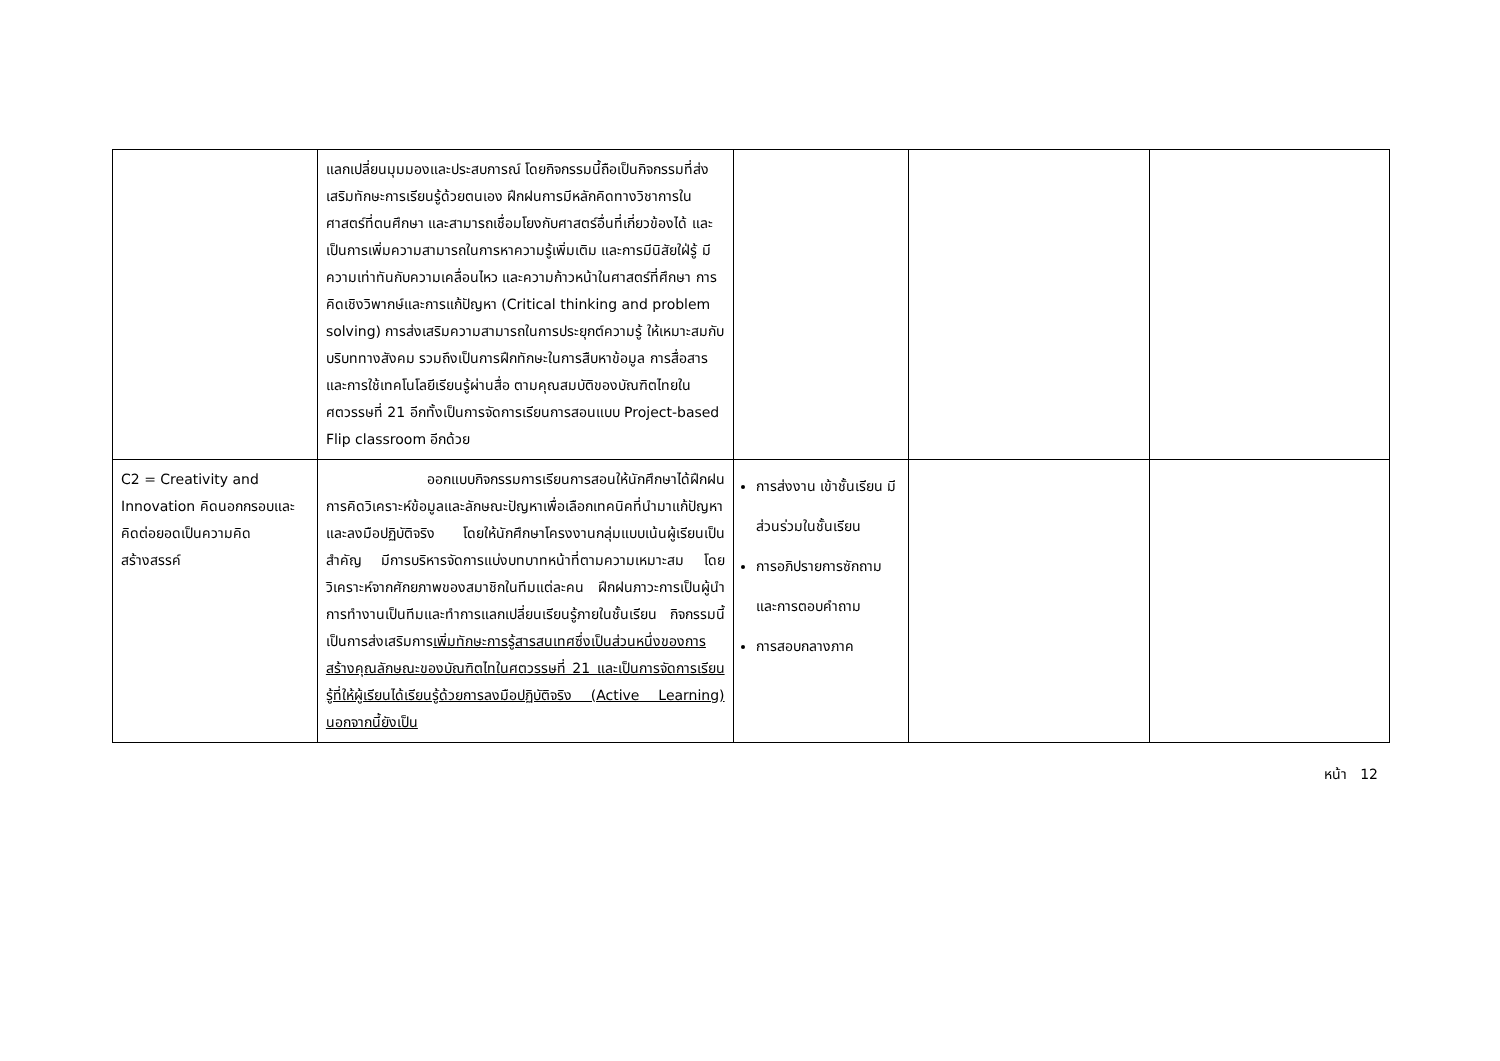| | แลกเปลี่ยนมุมมองและประสบการณ์ โดยกิจกรรมนี้ถือเป็นกิจกรรมที่ส่งเสริมทักษะการเรียนรู้ด้วยตนเอง ฝึกฝนการมีหลักคิดทางวิชาการในศาสตร์ที่ตนศึกษา และสามารถเชื่อมโยงกับศาสตร์อื่นที่เกี่ยวข้องได้ และเป็นการเพิ่มความสามารถในการหาความรู้เพิ่มเติม และการมีนิสัยใฝ่รู้ มีความเท่าทันกับความเคลื่อนไหว และความก้าวหน้าในศาสตร์ที่ศึกษา การคิดเชิงวิพากษ์และการแก้ปัญหา (Critical thinking and problem solving) การส่งเสริมความสามารถในการประยุกต์ความรู้ ให้เหมาะสมกับบริบททางสังคม รวมถึงเป็นการฝึกทักษะในการสืบหาข้อมูล การสื่อสารและการใช้เทคโนโลยีเรียนรู้ผ่านสื่อ ตามคุณสมบัติของบัณฑิตไทยในศตวรรษที่ 21 อีกทั้งเป็นการจัดการเรียนการสอนแบบ Project-based Flip classroom อีกด้วย | | | |
| C2 = Creativity and Innovation คิดนอกกรอบและคิดต่อยอดเป็นความคิดสร้างสรรค์ | ออกแบบกิจกรรมการเรียนการสอนให้นักศึกษาได้ฝึกฝนการคิดวิเคราะห์ข้อมูลและลักษณะปัญหาเพื่อเลือกเทคนิคที่นำมาแก้ปัญหาและลงมือปฏิบัติจริง โดยให้นักศึกษาโครงงานกลุ่มแบบเน้นผู้เรียนเป็นสำคัญ มีการบริหารจัดการแบ่งบทบาทหน้าที่ตามความเหมาะสม โดยวิเคราะห์จากศักยภาพของสมาชิกในทีมแต่ละคน ฝึกฝนภาวะการเป็นผู้นำการทำงานเป็นทีมและทำการแลกเปลี่ยนเรียนรู้ภายในชั้นเรียน กิจกรรมนี้เป็นการส่งเสริมการ เพิ่มทักษะการรู้สารสนเทศซึ่งเป็นส่วนหนึ่งของการสร้างคุณลักษณะของบัณฑิตไทในศตวรรษที่ 21 และเป็นการจัดการเรียนรู้ที่ให้ผู้เรียนได้เรียนรู้ด้วยการลงมือปฏิบัติจริง (Active Learning) นอกจากนี้ยังเป็น | การส่งงาน เข้าชั้นเรียน มีส่วนร่วมในชั้นเรียน การอภิปรายการซักถามและการตอบคำถาม การสอบกลางภาค | | |
หน้า 12